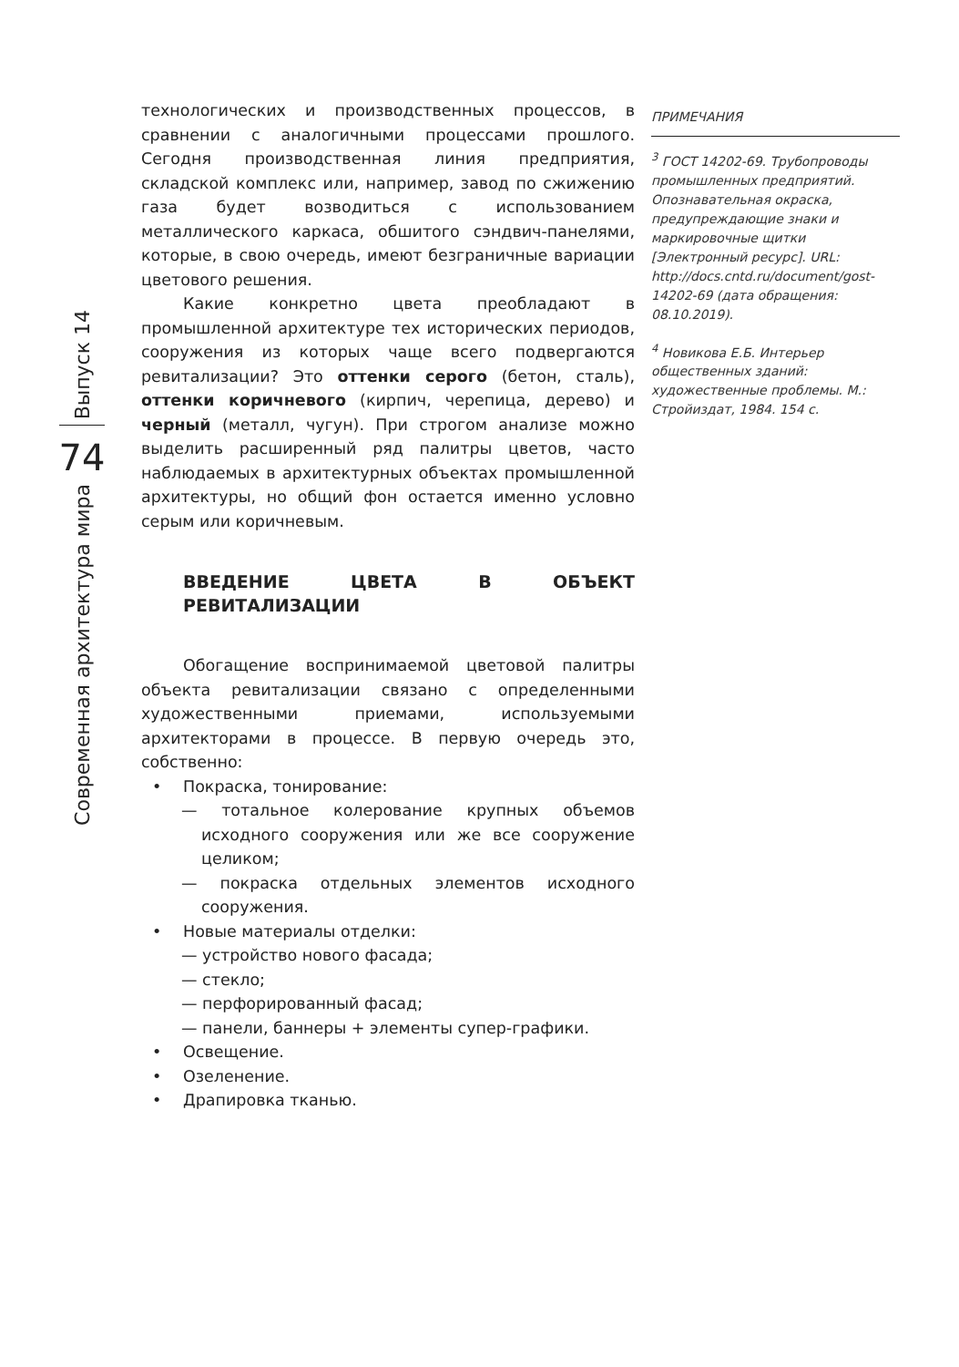технологических и производственных процессов, в сравнении с аналогичными процессами прошлого. Сегодня производственная линия предприятия, складской комплекс или, например, завод по сжижению газа будет возводиться с использованием металлического каркаса, обшитого сэндвич-панелями, которые, в свою очередь, имеют безграничные вариации цветового решения.
Какие конкретно цвета преобладают в промышленной архитектуре тех исторических периодов, сооружения из которых чаще всего подвергаются ревитализации? Это оттенки серого (бетон, сталь), оттенки коричневого (кирпич, черепица, дерево) и черный (металл, чугун). При строгом анализе можно выделить расширенный ряд палитры цветов, часто наблюдаемых в архитектурных объектах промышленной архитектуры, но общий фон остается именно условно серым или коричневым.
ВВЕДЕНИЕ ЦВЕТА В ОБЪЕКТ РЕВИТАЛИЗАЦИИ
Обогащение воспринимаемой цветовой палитры объекта ревитализации связано с определенными художественными приемами, используемыми архитекторами в процессе. В первую очередь это, собственно:
• Покраска, тонирование:
— тотальное колерование крупных объемов исходного сооружения или же все сооружение целиком;
— покраска отдельных элементов исходного сооружения.
• Новые материалы отделки:
— устройство нового фасада;
— стекло;
— перфорированный фасад;
— панели, баннеры + элементы супер-графики.
• Освещение.
• Озеленение.
• Драпировка тканью.
ПРИМЕЧАНИЯ
<sup>3</sup> ГОСТ 14202-69. Трубопроводы промышленных предприятий. Опознавательная окраска, предупреждающие знаки и маркировочные щитки [Электронный ресурс]. URL: http://docs.cntd.ru/document/gost-14202-69 (дата обращения: 08.10.2019).
<sup>4</sup> Новикова Е.Б. Интерьер общественных зданий: художественные проблемы. М.: Стройиздат, 1984. 154 с.
Выпуск 14
74
Современная архитектура мира